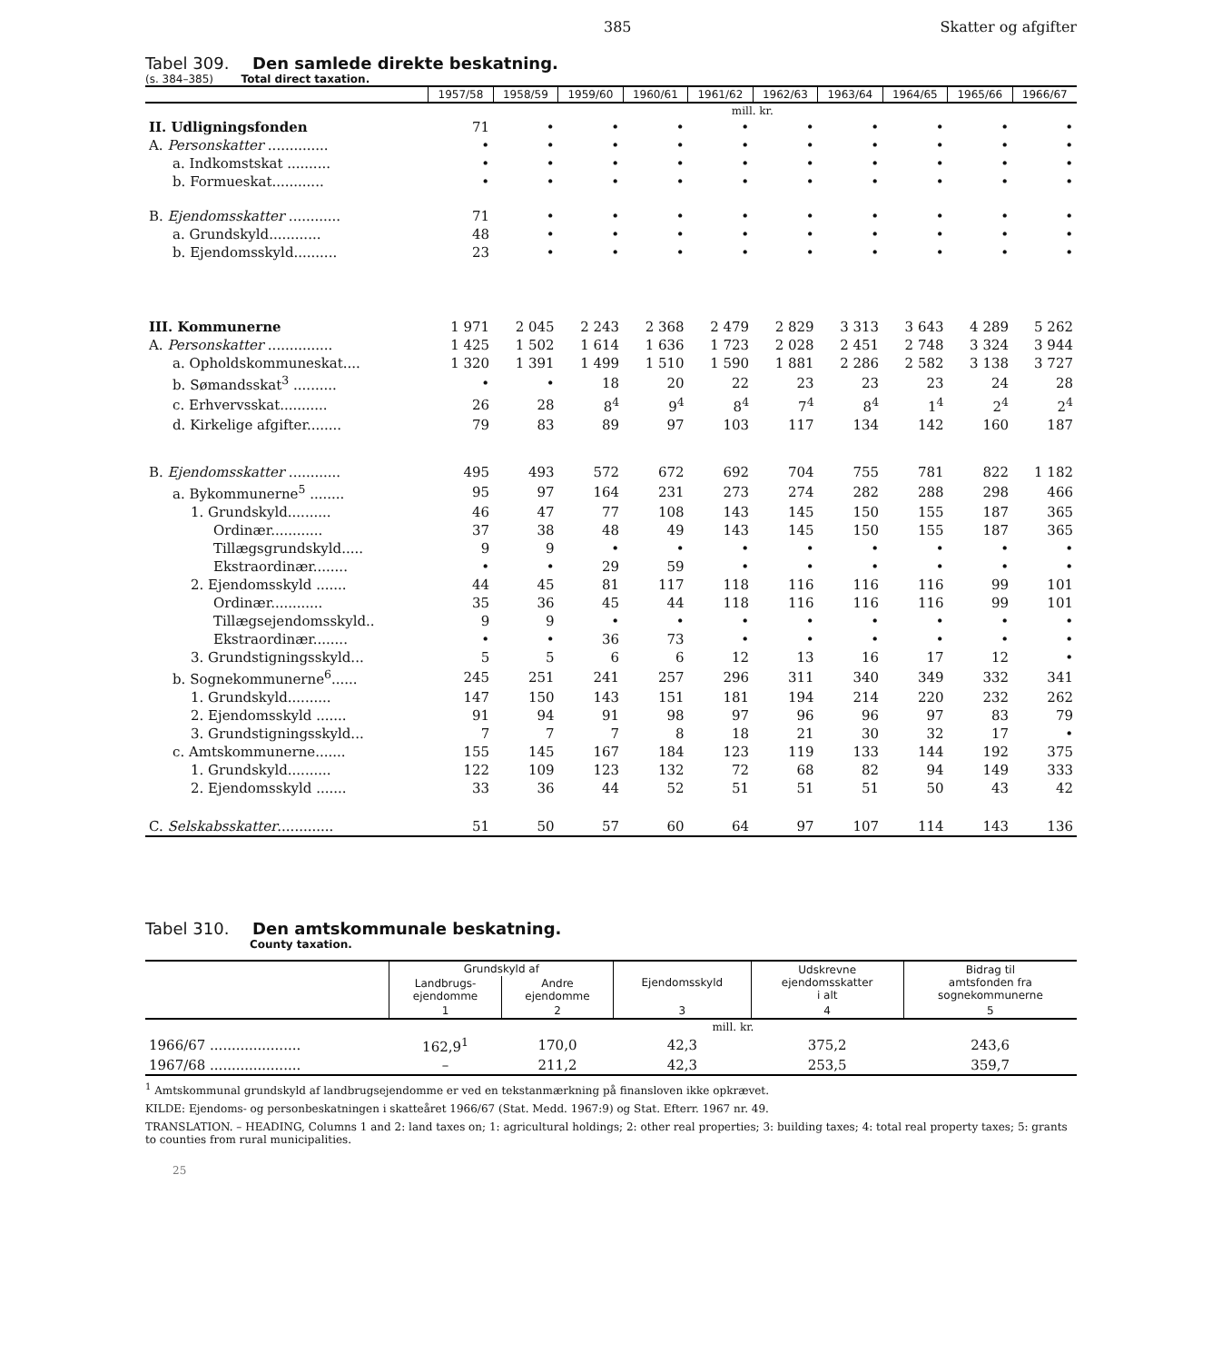385 Skatter og afgifter
Tabel 309. Den samlede direkte beskatning.
(s. 384–385) Total direct taxation.
| | 1957/58 | 1958/59 | 1959/60 | 1960/61 | 1961/62 | 1962/63 | 1963/64 | 1964/65 | 1965/66 | 1966/67 |
| | mill. kr. | | | | | | | | | |
| II. Udligningsfonden | 71 | • | • | • | • | • | • | • | • | • |
| A. Personskatter .............. | • | • | • | • | • | • | • | • | • | • |
| a. Indkomstskat .......... | • | • | • | • | • | • | • | • | • | • |
| b. Formueskat............ | • | • | • | • | • | • | • | • | • | • |
| B. Ejendomsskatter ............ | 71 | • | • | • | • | • | • | • | • | • |
| a. Grundskyld............ | 48 | • | • | • | • | • | • | • | • | • |
| b. Ejendomsskyld.......... | 23 | • | • | • | • | • | • | • | • | • |
| III. Kommunerne | 1 971 | 2 045 | 2 243 | 2 368 | 2 479 | 2 829 | 3 313 | 3 643 | 4 289 | 5 262 |
| A. Personskatter ............... | 1 425 | 1 502 | 1 614 | 1 636 | 1 723 | 2 028 | 2 451 | 2 748 | 3 324 | 3 944 |
| a. Opholdskommuneskat.... | 1 320 | 1 391 | 1 499 | 1 510 | 1 590 | 1 881 | 2 286 | 2 582 | 3 138 | 3 727 |
| b. Sømandsskat<sup>3</sup> .......... | • | • | 18 | 20 | 22 | 23 | 23 | 23 | 24 | 28 |
| c. Erhvervsskat........... | 26 | 28 | 8<sup>4</sup> | 9<sup>4</sup> | 8<sup>4</sup> | 7<sup>4</sup> | 8<sup>4</sup> | 1<sup>4</sup> | 2<sup>4</sup> | 2<sup>4</sup> |
| d. Kirkelige afgifter........ | 79 | 83 | 89 | 97 | 103 | 117 | 134 | 142 | 160 | 187 |
| B. Ejendomsskatter ............ | 495 | 493 | 572 | 672 | 692 | 704 | 755 | 781 | 822 | 1 182 |
| a. Bykommunerne<sup>5</sup> ........ | 95 | 97 | 164 | 231 | 273 | 274 | 282 | 288 | 298 | 466 |
| 1. Grundskyld.......... | 46 | 47 | 77 | 108 | 143 | 145 | 150 | 155 | 187 | 365 |
| Ordinær............ | 37 | 38 | 48 | 49 | 143 | 145 | 150 | 155 | 187 | 365 |
| Tillægsgrundskyld..... | 9 | 9 | • | • | • | • | • | • | • | • |
| Ekstraordinær........ | • | • | 29 | 59 | • | • | • | • | • | • |
| 2. Ejendomsskyld ....... | 44 | 45 | 81 | 117 | 118 | 116 | 116 | 116 | 99 | 101 |
| Ordinær............ | 35 | 36 | 45 | 44 | 118 | 116 | 116 | 116 | 99 | 101 |
| Tillægsejendomsskyld.. | 9 | 9 | • | • | • | • | • | • | • | • |
| Ekstraordinær........ | • | • | 36 | 73 | • | • | • | • | • | • |
| 3. Grundstigningsskyld... | 5 | 5 | 6 | 6 | 12 | 13 | 16 | 17 | 12 | • |
| b. Sognekommunerne<sup>6</sup>...... | 245 | 251 | 241 | 257 | 296 | 311 | 340 | 349 | 332 | 341 |
| 1. Grundskyld.......... | 147 | 150 | 143 | 151 | 181 | 194 | 214 | 220 | 232 | 262 |
| 2. Ejendomsskyld ....... | 91 | 94 | 91 | 98 | 97 | 96 | 96 | 97 | 83 | 79 |
| 3. Grundstigningsskyld... | 7 | 7 | 7 | 8 | 18 | 21 | 30 | 32 | 17 | • |
| c. Amtskommunerne....... | 155 | 145 | 167 | 184 | 123 | 119 | 133 | 144 | 192 | 375 |
| 1. Grundskyld.......... | 122 | 109 | 123 | 132 | 72 | 68 | 82 | 94 | 149 | 333 |
| 2. Ejendomsskyld ....... | 33 | 36 | 44 | 52 | 51 | 51 | 51 | 50 | 43 | 42 |
| C. Selskabsskatter ............. | 51 | 50 | 57 | 60 | 64 | 97 | 107 | 114 | 143 | 136 |
Tabel 310. Den amtskommunale beskatning.
County taxation.
| | Grundskyld af | | Ejendomsskyld | Udskrevne ejendomsskatter i alt | Bidrag til amtsfonden fra sognekommunerne |
| | Landbrugs- ejendomme | Andre ejendomme | | | |
| | 1 | 2 | 3 | 4 | 5 |
| | mill. kr. | | | | |
| 1966/67 ..................... | 162,9<sup>1</sup> | 170,0 | 42,3 | 375,2 | 243,6 |
| 1967/68 ..................... | – | 211,2 | 42,3 | 253,5 | 359,7 |
<sup>1</sup> Amtskommunal grundskyld af landbrugsejendomme er ved en tekstanmærkning på finansloven ikke opkrævet.
KILDE: Ejendoms- og personbeskatningen i skatteåret 1966/67 (Stat. Medd. 1967:9) og Stat. Efterr. 1967 nr. 49.
TRANSLATION. – HEADING, Columns 1 and 2: land taxes on; 1: agricultural holdings; 2: other real properties; 3: building taxes; 4: total real property taxes; 5: grants to counties from rural municipalities.
25